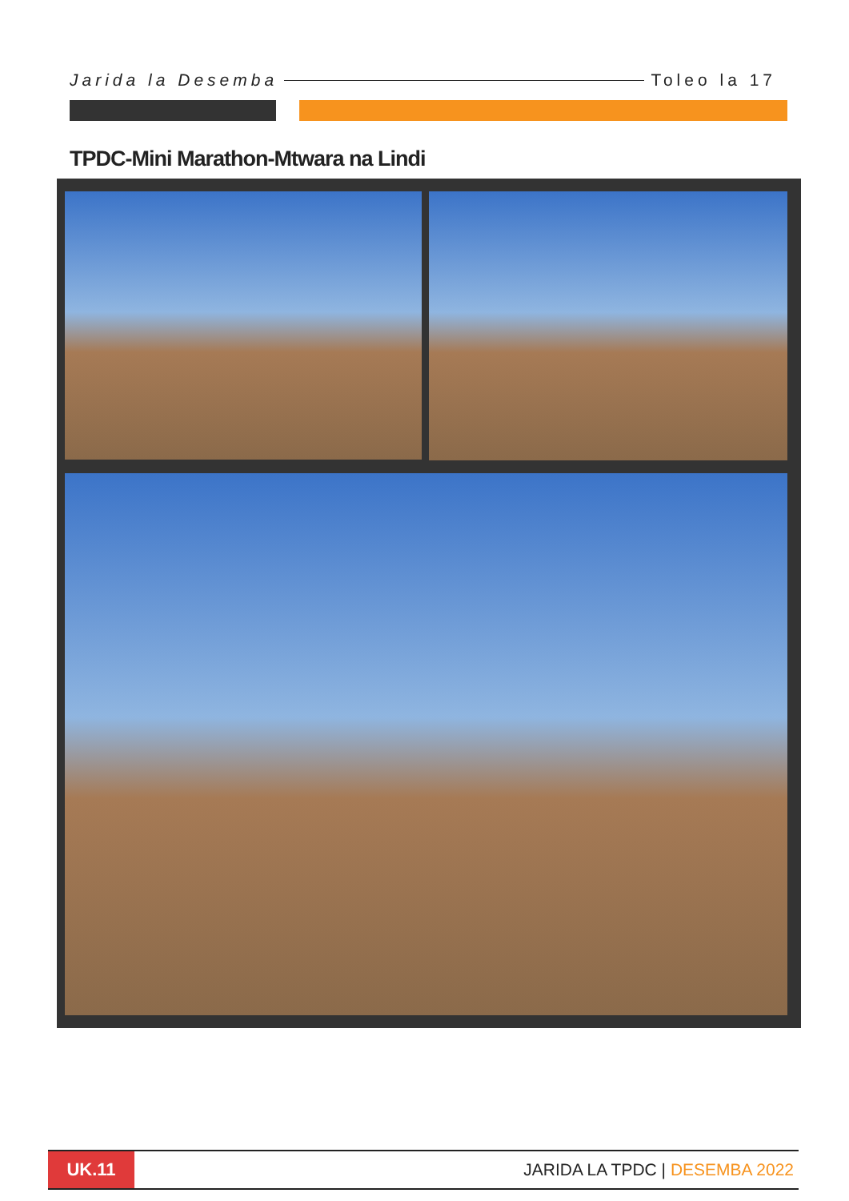Jarida la Desemba Toleo la 17
TPDC-Mini Marathon-Mtwara na Lindi
UK.11
JARIDA LA TPDC | DESEMBA 2022